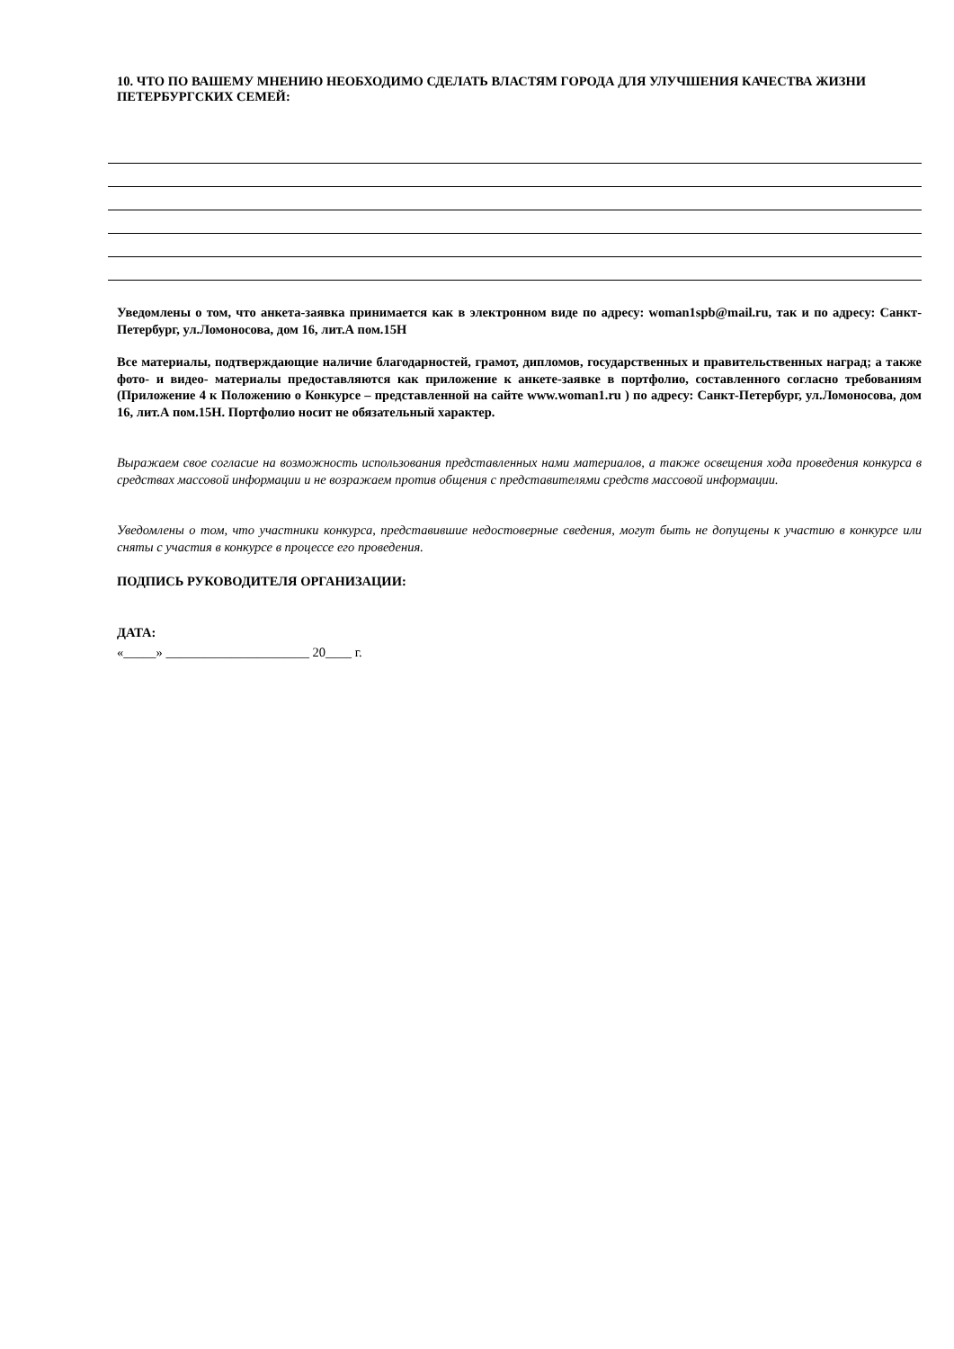10. ЧТО ПО ВАШЕМУ МНЕНИЮ НЕОБХОДИМО СДЕЛАТЬ ВЛАСТЯМ ГОРОДА ДЛЯ УЛУЧШЕНИЯ КАЧЕСТВА ЖИЗНИ ПЕТЕРБУРГСКИХ СЕМЕЙ:
Уведомлены о том, что анкета-заявка принимается как в электронном виде по адресу: woman1spb@mail.ru, так и по адресу: Санкт-Петербург, ул.Ломоносова, дом 16, лит.А пом.15Н
Все материалы, подтверждающие наличие благодарностей, грамот, дипломов, государственных и правительственных наград; а также фото- и видео- материалы предоставляются как приложение к анкете-заявке в портфолио, составленного согласно требованиям (Приложение 4 к Положению о Конкурсе – представленной на сайте www.woman1.ru ) по адресу: Санкт-Петербург, ул.Ломоносова, дом 16, лит.А пом.15Н. Портфолио носит не обязательный характер.
Выражаем свое согласие на возможность использования представленных нами материалов, а также освещения хода проведения конкурса в средствах массовой информации и не возражаем против общения с представителями средств массовой информации.
Уведомлены о том, что участники конкурса, представившие недостоверные сведения, могут быть не допущены к участию в конкурсе или сняты с участия в конкурсе в процессе его проведения.
ПОДПИСЬ РУКОВОДИТЕЛЯ ОРГАНИЗАЦИИ:
ДАТА:
«_____» ______________________ 20____ г.